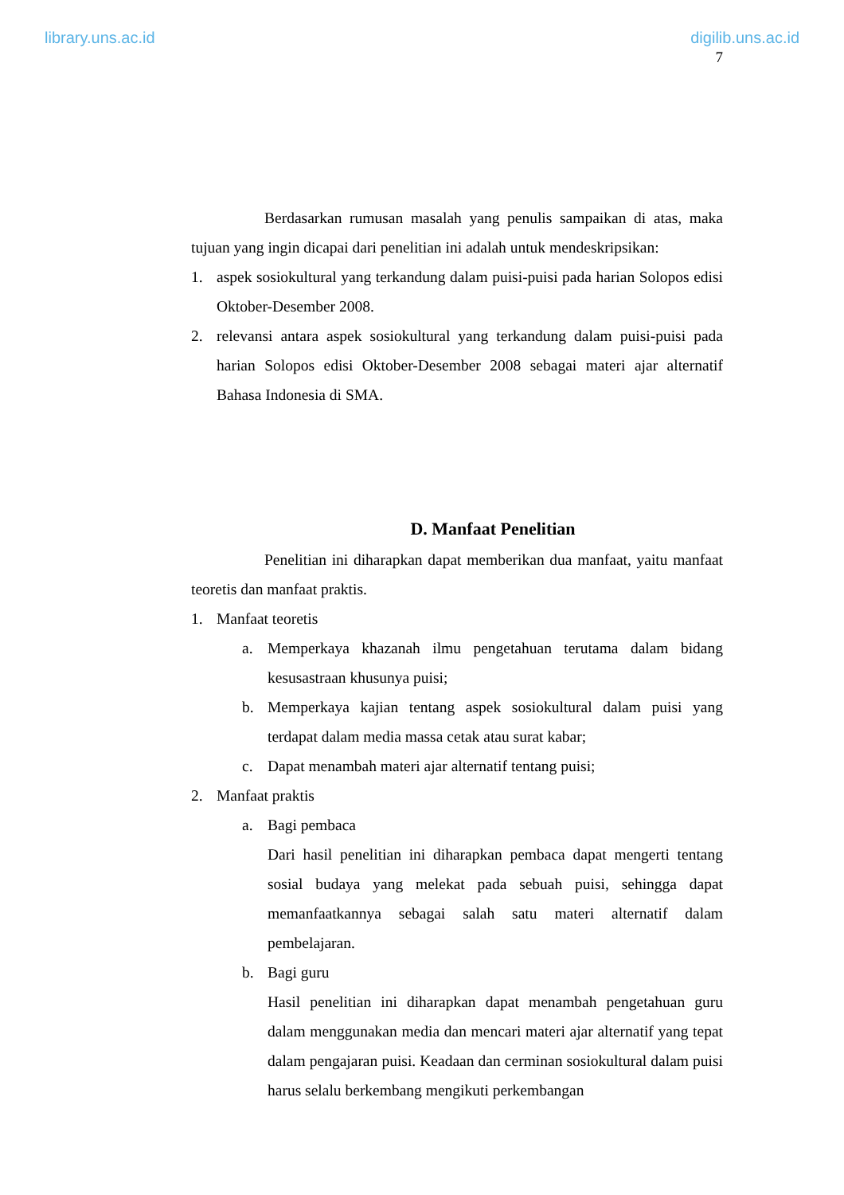library.uns.ac.id digilib.uns.ac.id
7
Berdasarkan rumusan masalah yang penulis sampaikan di atas, maka tujuan yang ingin dicapai dari penelitian ini adalah untuk mendeskripsikan:
1. aspek sosiokultural yang terkandung dalam puisi-puisi pada harian Solopos edisi Oktober-Desember 2008.
2. relevansi antara aspek sosiokultural yang terkandung dalam puisi-puisi pada harian Solopos edisi Oktober-Desember 2008 sebagai materi ajar alternatif Bahasa Indonesia di SMA.
D. Manfaat Penelitian
Penelitian ini diharapkan dapat memberikan dua manfaat, yaitu manfaat teoretis dan manfaat praktis.
1. Manfaat teoretis
a. Memperkaya khazanah ilmu pengetahuan terutama dalam bidang kesusastraan khusunya puisi;
b. Memperkaya kajian tentang aspek sosiokultural dalam puisi yang terdapat dalam media massa cetak atau surat kabar;
c. Dapat menambah materi ajar alternatif tentang puisi;
2. Manfaat praktis
a. Bagi pembaca
Dari hasil penelitian ini diharapkan pembaca dapat mengerti tentang sosial budaya yang melekat pada sebuah puisi, sehingga dapat memanfaatkannya sebagai salah satu materi alternatif dalam pembelajaran.
b. Bagi guru
Hasil penelitian ini diharapkan dapat menambah pengetahuan guru dalam menggunakan media dan mencari materi ajar alternatif yang tepat dalam pengajaran puisi. Keadaan dan cerminan sosiokultural dalam puisi harus selalu berkembang mengikuti perkembangan